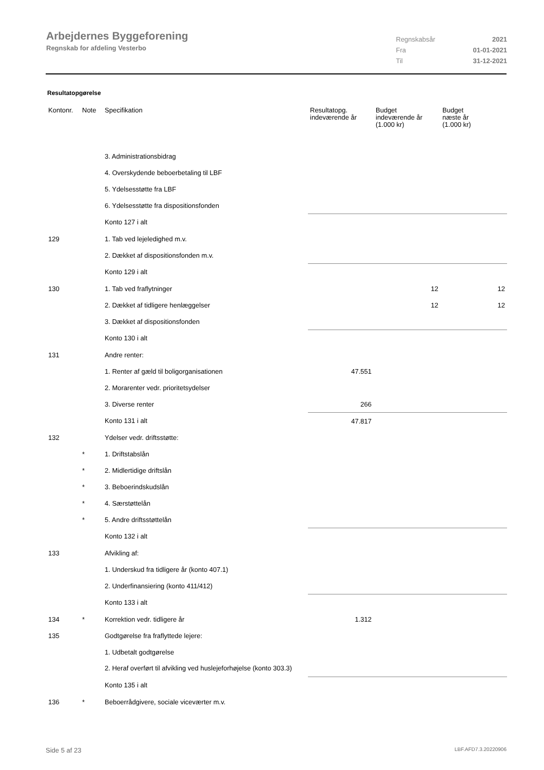Arbejdernes Byggeforening
Regnskab for afdeling Vesterbo
| Regnskabsår | 2021 |
| Fra | 01-01-2021 |
| Til | 31-12-2021 |
Resultatopgørelse
| Kontonr. | Note | Specifikation | Resultatopg. indeværende år | Budget indeværende år (1.000 kr) | Budget næste år (1.000 kr) |
| --- | --- | --- | --- | --- | --- |
| | | 3. Administrationsbidrag | | | |
| | | 4. Overskydende beboerbetaling til LBF | | | |
| | | 5. Ydelsesstøtte fra LBF | | | |
| | | 6. Ydelsesstøtte fra dispositionsfonden | | | |
| | | Konto 127 i alt | | | |
| 129 | | 1. Tab ved lejeledighed m.v. | | | |
| | | 2. Dækket af dispositionsfonden m.v. | | | |
| | | Konto 129 i alt | | | |
| 130 | | 1. Tab ved fraflytninger | | 12 | 12 |
| | | 2. Dækket af tidligere henlæggelser | | 12 | 12 |
| | | 3. Dækket af dispositionsfonden | | | |
| | | Konto 130 i alt | | | |
| 131 | | Andre renter: | | | |
| | | 1. Renter af gæld til boligorganisationen | 47.551 | | |
| | | 2. Morarenter vedr. prioritetsydelser | | | |
| | | 3. Diverse renter | 266 | | |
| | | Konto 131 i alt | 47.817 | | |
| 132 | | Ydelser vedr. driftsstøtte: | | | |
| | * | 1. Driftstabslån | | | |
| | * | 2. Midlertidige driftslån | | | |
| | * | 3. Beboerindskudslån | | | |
| | * | 4. Særstøttelån | | | |
| | * | 5. Andre driftsstøttelån | | | |
| | | Konto 132 i alt | | | |
| 133 | | Afvikling af: | | | |
| | | 1. Underskud fra tidligere år (konto 407.1) | | | |
| | | 2. Underfinansiering (konto 411/412) | | | |
| | | Konto 133 i alt | | | |
| 134 | * | Korrektion vedr. tidligere år | 1.312 | | |
| 135 | | Godtgørelse fra fraflyttede lejere: | | | |
| | | 1. Udbetalt godtgørelse | | | |
| | | 2. Heraf overført til afvikling ved huslejeforhøjelse (konto 303.3) | | | |
| | | Konto 135 i alt | | | |
| 136 | * | Beboerrådgivere, sociale viceværter m.v. | | | |
Side 5 af 23 LBF.AFD7.3.20220906